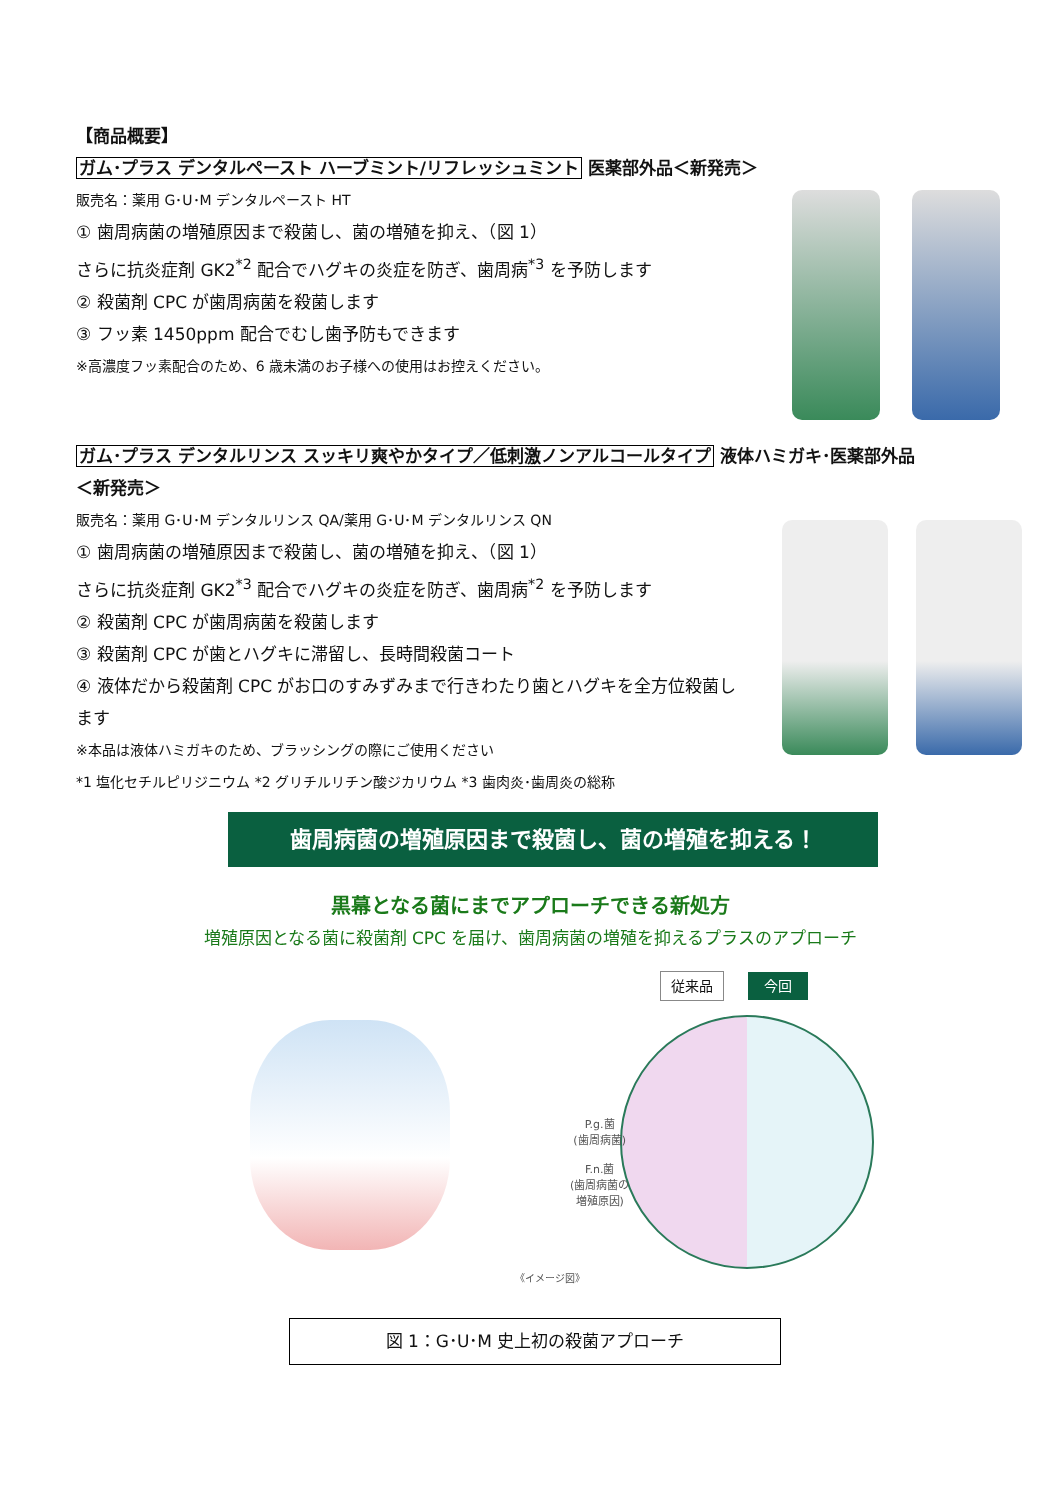【商品概要】
ガム･プラス デンタルペースト ハーブミント/リフレッシュミント 医薬部外品＜新発売＞
販売名：薬用 G･U･M デンタルペースト HT
① 歯周病菌の増殖原因まで殺菌し、菌の増殖を抑え、（図 1）
さらに抗炎症剤 GK2<sup>*2</sup> 配合でハグキの炎症を防ぎ、歯周病<sup>*3</sup> を予防します
② 殺菌剤 CPC が歯周病菌を殺菌します
③ フッ素 1450ppm 配合でむし歯予防もできます
※高濃度フッ素配合のため、6 歳未満のお子様への使用はお控えください。
ガム･プラス デンタルリンス スッキリ爽やかタイプ／低刺激ノンアルコールタイプ 液体ハミガキ･医薬部外品
＜新発売＞
販売名：薬用 G･U･M デンタルリンス QA/薬用 G･U･M デンタルリンス QN
① 歯周病菌の増殖原因まで殺菌し、菌の増殖を抑え、（図 1）
さらに抗炎症剤 GK2<sup>*3</sup> 配合でハグキの炎症を防ぎ、歯周病<sup>*2</sup> を予防します
② 殺菌剤 CPC が歯周病菌を殺菌します
③ 殺菌剤 CPC が歯とハグキに滞留し、長時間殺菌コート
④ 液体だから殺菌剤 CPC がお口のすみずみまで行きわたり歯とハグキを全方位殺菌します
※本品は液体ハミガキのため、ブラッシングの際にご使用ください
*1 塩化セチルピリジニウム *2 グリチルリチン酸ジカリウム *3 歯肉炎･歯周炎の総称
歯周病菌の増殖原因まで殺菌し、菌の増殖を抑える！
黒幕となる菌にまでアプローチできる新処方
増殖原因となる菌に殺菌剤 CPC を届け、歯周病菌の増殖を抑えるプラスのアプローチ
従来品 今回
P.g.菌
(歯周病菌)
F.n.菌
(歯周病菌の
増殖原因)
《イメージ図》
図 1：G･U･M 史上初の殺菌アプローチ